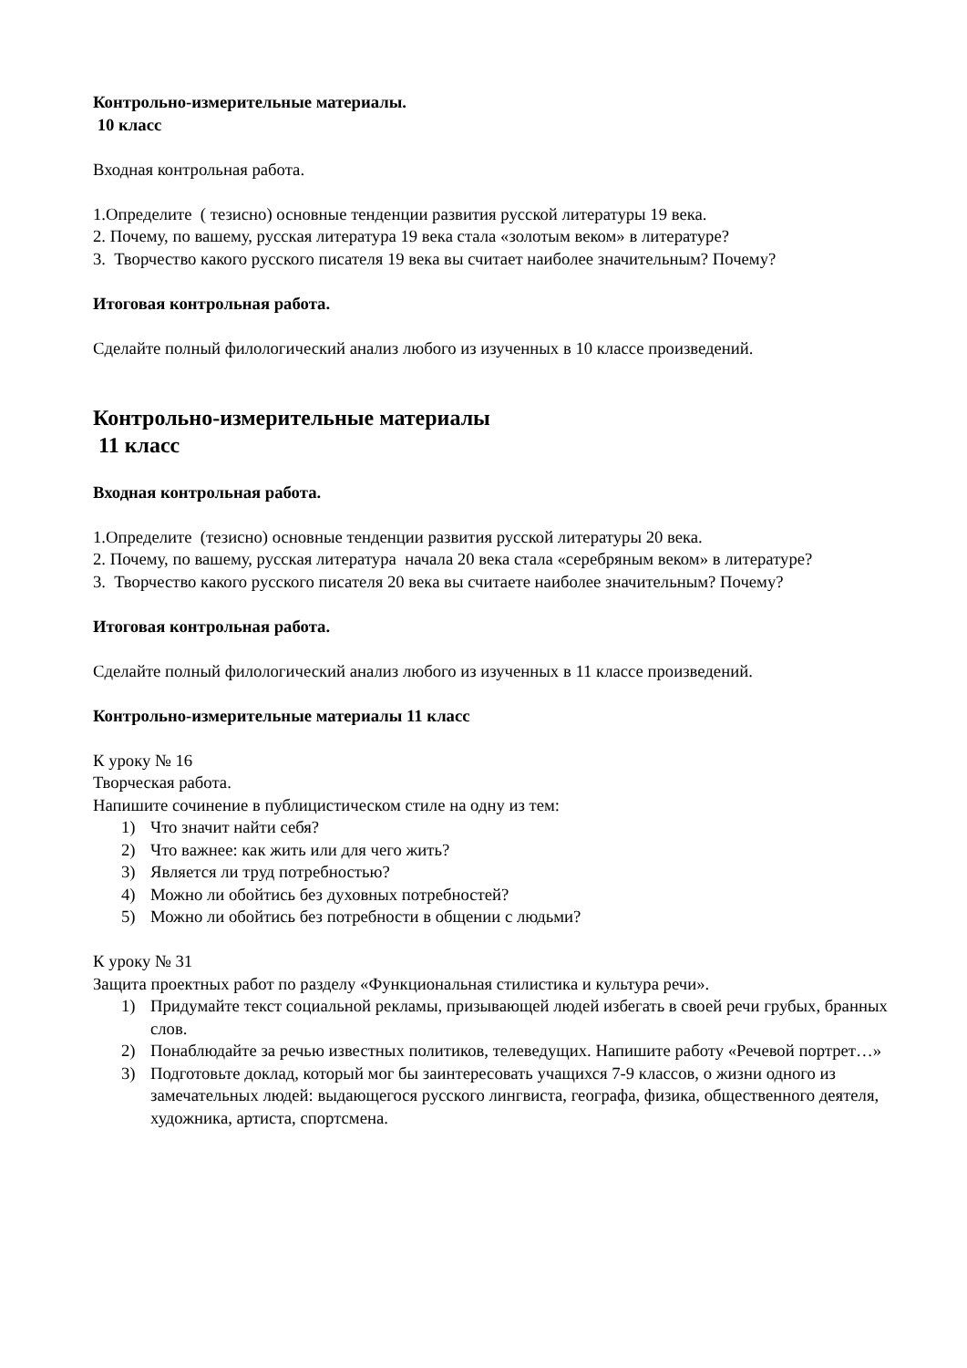Контрольно-измерительные материалы.
10 класс
Входная контрольная работа.
1.Определите ( тезисно) основные тенденции развития русской литературы 19 века.
2. Почему, по вашему, русская литература 19 века стала «золотым веком» в литературе?
3. Творчество какого русского писателя 19 века вы считает наиболее значительным? Почему?
Итоговая контрольная работа.
Сделайте полный филологический анализ любого из изученных в 10 классе произведений.
Контрольно-измерительные материалы
11 класс
Входная контрольная работа.
1.Определите (тезисно) основные тенденции развития русской литературы 20 века.
2. Почему, по вашему, русская литература начала 20 века стала «серебряным веком» в литературе?
3. Творчество какого русского писателя 20 века вы считаете наиболее значительным? Почему?
Итоговая контрольная работа.
Сделайте полный филологический анализ любого из изученных в 11 классе произведений.
Контрольно-измерительные материалы 11 класс
К уроку № 16
Творческая работа.
Напишите сочинение в публицистическом стиле на одну из тем:
1) Что значит найти себя?
2) Что важнее: как жить или для чего жить?
3) Является ли труд потребностью?
4) Можно ли обойтись без духовных потребностей?
5) Можно ли обойтись без потребности в общении с людьми?
К уроку № 31
Защита проектных работ по разделу «Функциональная стилистика и культура речи».
1) Придумайте текст социальной рекламы, призывающей людей избегать в своей речи грубых, бранных слов.
2) Понаблюдайте за речью известных политиков, телеведущих. Напишите работу «Речевой портрет…»
3) Подготовьте доклад, который мог бы заинтересовать учащихся 7-9 классов, о жизни одного из замечательных людей: выдающегося русского лингвиста, географа, физика, общественного деятеля, художника, артиста, спортсмена.